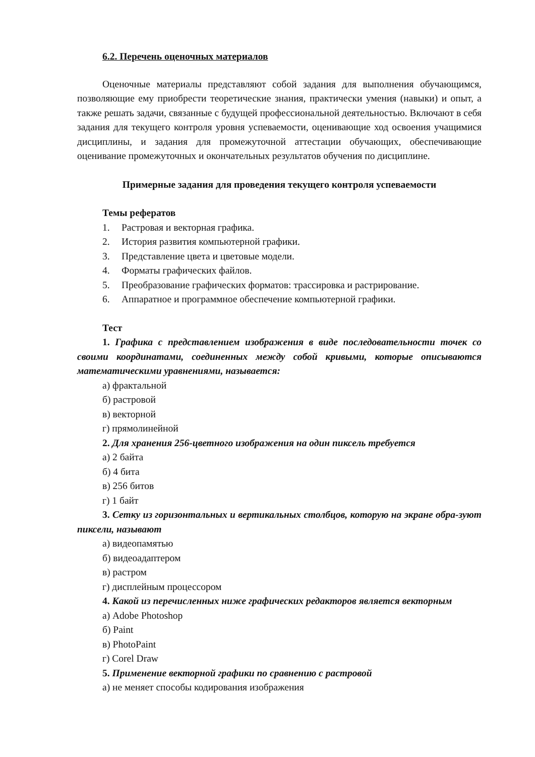6.2. Перечень оценочных материалов
Оценочные материалы представляют собой задания для выполнения обучающимся, позволяющие ему приобрести теоретические знания, практически умения (навыки) и опыт, а также решать задачи, связанные с будущей профессиональной деятельностью. Включают в себя задания для текущего контроля уровня успеваемости, оценивающие ход освоения учащимися дисциплины, и задания для промежуточной аттестации обучающих, обеспечивающие оценивание промежуточных и окончательных результатов обучения по дисциплине.
Примерные задания для проведения текущего контроля успеваемости
Темы рефератов
1. Растровая и векторная графика.
2. История развития компьютерной графики.
3. Представление цвета и цветовые модели.
4. Форматы графических файлов.
5. Преобразование графических форматов: трассировка и растрирование.
6. Аппаратное и программное обеспечение компьютерной графики.
Тест
1. Графика с представлением изображения в виде последовательности точек со своими координатами, соединенных между собой кривыми, которые описываются математическими уравнениями, называется:
а) фрактальной
б) растровой
в) векторной
г) прямолинейной
2. Для хранения 256-цветного изображения на один пиксель требуется
а) 2 байта
б) 4 бита
в) 256 битов
г) 1 байт
3. Сетку из горизонтальных и вертикальных столбцов, которую на экране обра-зуют пиксели, называют
а) видеопамятью
б) видеоадаптером
в) растром
г) дисплейным процессором
4. Какой из перечисленных ниже графических редакторов является векторным
а) Adobe Photoshop
б) Paint
в) PhotoPaint
г) Corel Draw
5. Применение векторной графики по сравнению с растровой
а) не меняет способы кодирования изображения